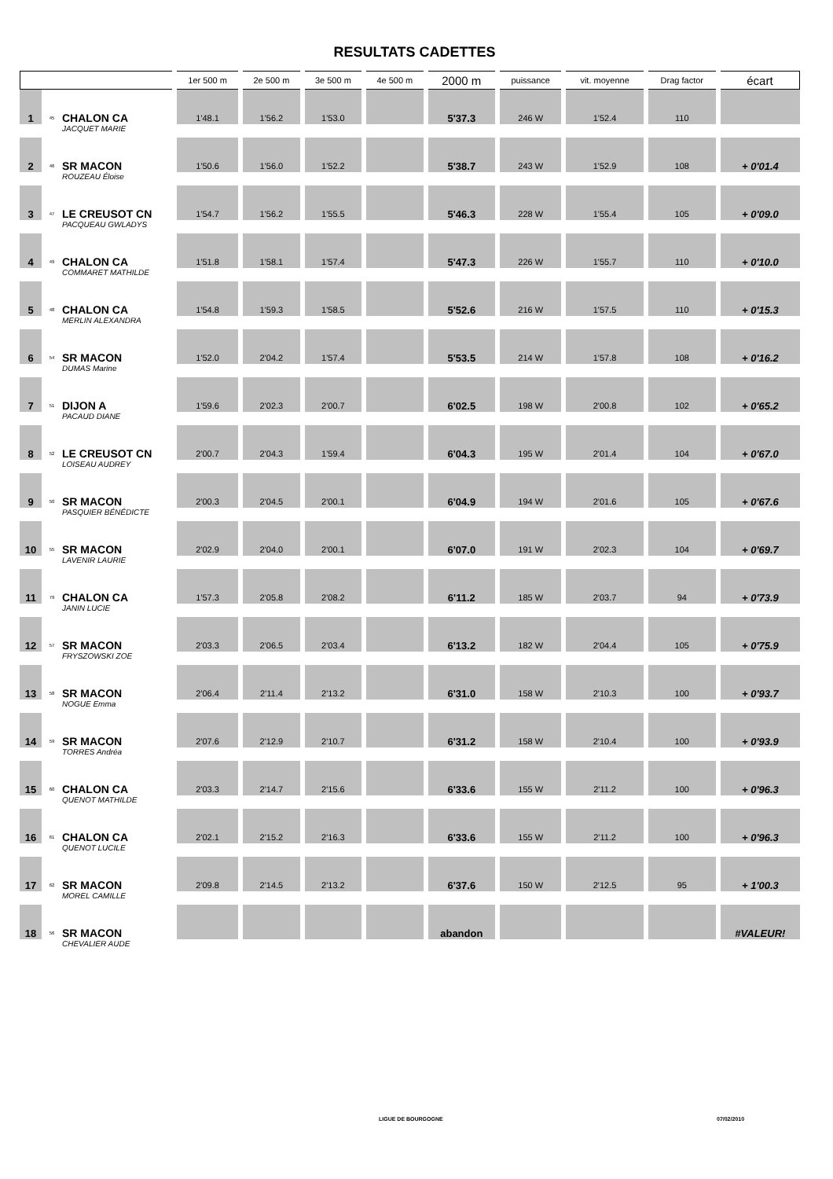RESULTATS CADETTES
| | | | 1er 500 m | 2e 500 m | 3e 500 m | 4e 500 m | 2000 m | puissance | vit. moyenne | Drag factor | écart |
| --- | --- | --- | --- | --- | --- | --- | --- | --- | --- | --- | --- |
| 1 | 45 | CHALON CA | 1'48.1 | 1'56.2 | 1'53.0 | | 5'37.3 | 246 W | 1'52.4 | 110 | |
| | | JACQUET MARIE | | | | | | | | | |
| 2 | 46 | SR MACON | 1'50.6 | 1'56.0 | 1'52.2 | | 5'38.7 | 243 W | 1'52.9 | 108 | + 0'01.4 |
| | | ROUZEAU Éloise | | | | | | | | | |
| 3 | 47 | LE CREUSOT CN | 1'54.7 | 1'56.2 | 1'55.5 | | 5'46.3 | 228 W | 1'55.4 | 105 | + 0'09.0 |
| | | PACQUEAU GWLADYS | | | | | | | | | |
| 4 | 49 | CHALON CA | 1'51.8 | 1'58.1 | 1'57.4 | | 5'47.3 | 226 W | 1'55.7 | 110 | + 0'10.0 |
| | | COMMARET MATHILDE | | | | | | | | | |
| 5 | 48 | CHALON CA | 1'54.8 | 1'59.3 | 1'58.5 | | 5'52.6 | 216 W | 1'57.5 | 110 | + 0'15.3 |
| | | MERLIN ALEXANDRA | | | | | | | | | |
| 6 | 54 | SR MACON | 1'52.0 | 2'04.2 | 1'57.4 | | 5'53.5 | 214 W | 1'57.8 | 108 | + 0'16.2 |
| | | DUMAS Marine | | | | | | | | | |
| 7 | 51 | DIJON A | 1'59.6 | 2'02.3 | 2'00.7 | | 6'02.5 | 198 W | 2'00.8 | 102 | + 0'65.2 |
| | | PACAUD DIANE | | | | | | | | | |
| 8 | 52 | LE CREUSOT CN | 2'00.7 | 2'04.3 | 1'59.4 | | 6'04.3 | 195 W | 2'01.4 | 104 | + 0'67.0 |
| | | LOISEAU AUDREY | | | | | | | | | |
| 9 | 50 | SR MACON | 2'00.3 | 2'04.5 | 2'00.1 | | 6'04.9 | 194 W | 2'01.6 | 105 | + 0'67.6 |
| | | PASQUIER BÉNÉDICTE | | | | | | | | | |
| 10 | 55 | SR MACON | 2'02.9 | 2'04.0 | 2'00.1 | | 6'07.0 | 191 W | 2'02.3 | 104 | + 0'69.7 |
| | | LAVENIR LAURIE | | | | | | | | | |
| 11 | 79 | CHALON CA | 1'57.3 | 2'05.8 | 2'08.2 | | 6'11.2 | 185 W | 2'03.7 | 94 | + 0'73.9 |
| | | JANIN LUCIE | | | | | | | | | |
| 12 | 57 | SR MACON | 2'03.3 | 2'06.5 | 2'03.4 | | 6'13.2 | 182 W | 2'04.4 | 105 | + 0'75.9 |
| | | FRYSZOWSKI ZOE | | | | | | | | | |
| 13 | 58 | SR MACON | 2'06.4 | 2'11.4 | 2'13.2 | | 6'31.0 | 158 W | 2'10.3 | 100 | + 0'93.7 |
| | | NOGUE Emma | | | | | | | | | |
| 14 | 59 | SR MACON | 2'07.6 | 2'12.9 | 2'10.7 | | 6'31.2 | 158 W | 2'10.4 | 100 | + 0'93.9 |
| | | TORRES Andréa | | | | | | | | | |
| 15 | 60 | CHALON CA | 2'03.3 | 2'14.7 | 2'15.6 | | 6'33.6 | 155 W | 2'11.2 | 100 | + 0'96.3 |
| | | QUENOT MATHILDE | | | | | | | | | |
| 16 | 61 | CHALON CA | 2'02.1 | 2'15.2 | 2'16.3 | | 6'33.6 | 155 W | 2'11.2 | 100 | + 0'96.3 |
| | | QUENOT LUCILE | | | | | | | | | |
| 17 | 62 | SR MACON | 2'09.8 | 2'14.5 | 2'13.2 | | 6'37.6 | 150 W | 2'12.5 | 95 | + 1'00.3 |
| | | MOREL CAMILLE | | | | | | | | | |
| 18 | 56 | SR MACON | | | | | abandon | | | | #VALEUR! |
| | | CHEVALIER AUDE | | | | | | | | | |
LIGUE DE BOURGOGNE 07/02/2010